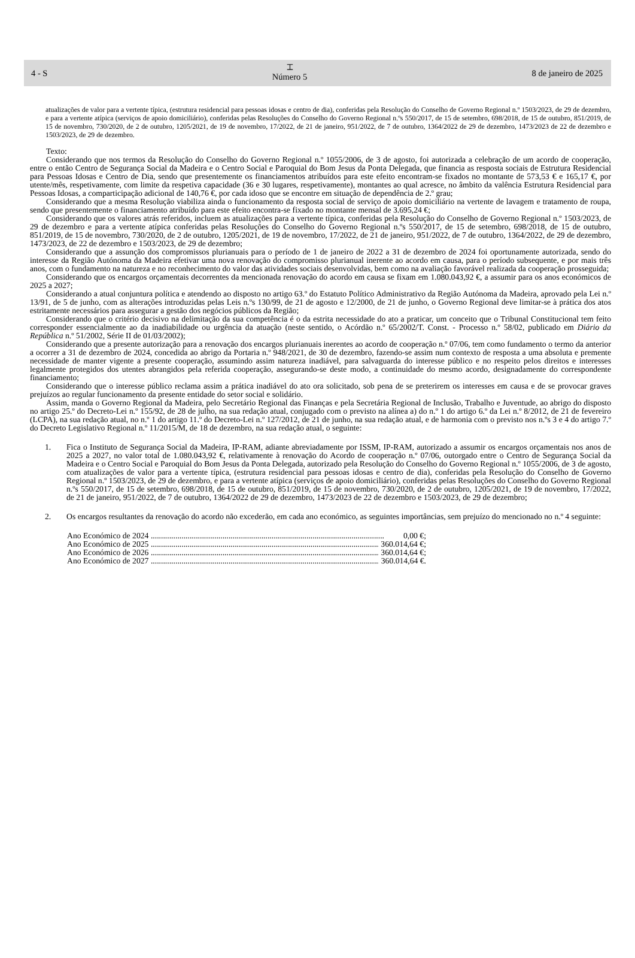4 - S
⌶
Número 5
8 de janeiro de 2025
atualizações de valor para a vertente típica, (estrutura residencial para pessoas idosas e centro de dia), conferidas pela Resolução do Conselho de Governo Regional n.º 1503/2023, de 29 de dezembro, e para a vertente atípica (serviços de apoio domiciliário), conferidas pelas Resoluções do Conselho do Governo Regional n.ºs 550/2017, de 15 de setembro, 698/2018, de 15 de outubro, 851/2019, de 15 de novembro, 730/2020, de 2 de outubro, 1205/2021, de 19 de novembro, 17/2022, de 21 de janeiro, 951/2022, de 7 de outubro, 1364/2022 de 29 de dezembro, 1473/2023 de 22 de dezembro e 1503/2023, de 29 de dezembro.
Texto:
Considerando que nos termos da Resolução do Conselho do Governo Regional n.º 1055/2006, de 3 de agosto, foi autorizada a celebração de um acordo de cooperação, entre o então Centro de Segurança Social da Madeira e o Centro Social e Paroquial do Bom Jesus da Ponta Delegada, que financia as resposta sociais de Estrutura Residencial para Pessoas Idosas e Centro de Dia, sendo que presentemente os financiamentos atribuídos para este efeito encontram-se fixados no montante de 573,53 € e 165,17 €, por utente/mês, respetivamente, com limite da respetiva capacidade (36 e 30 lugares, respetivamente), montantes ao qual acresce, no âmbito da valência Estrutura Residencial para Pessoas Idosas, a comparticipação adicional de 140,76 €, por cada idoso que se encontre em situação de dependência de 2.º grau;
Considerando que a mesma Resolução viabiliza ainda o funcionamento da resposta social de serviço de apoio domiciliário na vertente de lavagem e tratamento de roupa, sendo que presentemente o financiamento atribuído para este efeito encontra-se fixado no montante mensal de 3.695,24 €;
Considerando que os valores atrás referidos, incluem as atualizações para a vertente típica, conferidas pela Resolução do Conselho de Governo Regional n.º 1503/2023, de 29 de dezembro e para a vertente atípica conferidas pelas Resoluções do Conselho do Governo Regional n.ºs 550/2017, de 15 de setembro, 698/2018, de 15 de outubro, 851/2019, de 15 de novembro, 730/2020, de 2 de outubro, 1205/2021, de 19 de novembro, 17/2022, de 21 de janeiro, 951/2022, de 7 de outubro, 1364/2022, de 29 de dezembro, 1473/2023, de 22 de dezembro e 1503/2023, de 29 de dezembro;
Considerando que a assunção dos compromissos plurianuais para o período de 1 de janeiro de 2022 a 31 de dezembro de 2024 foi oportunamente autorizada, sendo do interesse da Região Autónoma da Madeira efetivar uma nova renovação do compromisso plurianual inerente ao acordo em causa, para o período subsequente, e por mais três anos, com o fundamento na natureza e no reconhecimento do valor das atividades sociais desenvolvidas, bem como na avaliação favorável realizada da cooperação prosseguida;
Considerando que os encargos orçamentais decorrentes da mencionada renovação do acordo em causa se fixam em 1.080.043,92 €, a assumir para os anos económicos de 2025 a 2027;
Considerando a atual conjuntura política e atendendo ao disposto no artigo 63.º do Estatuto Político Administrativo da Região Autónoma da Madeira, aprovado pela Lei n.º 13/91, de 5 de junho, com as alterações introduzidas pelas Leis n.ºs 130/99, de 21 de agosto e 12/2000, de 21 de junho, o Governo Regional deve limitar-se à prática dos atos estritamente necessários para assegurar a gestão dos negócios públicos da Região;
Considerando que o critério decisivo na delimitação da sua competência é o da estrita necessidade do ato a praticar, um conceito que o Tribunal Constitucional tem feito corresponder essencialmente ao da inadiabilidade ou urgência da atuação (neste sentido, o Acórdão n.º 65/2002/T. Const. - Processo n.º 58/02, publicado em Diário da República n.º 51/2002, Série II de 01/03/2002);
Considerando que a presente autorização para a renovação dos encargos plurianuais inerentes ao acordo de cooperação n.º 07/06, tem como fundamento o termo da anterior a ocorrer a 31 de dezembro de 2024, concedida ao abrigo da Portaria n.º 948/2021, de 30 de dezembro, fazendo-se assim num contexto de resposta a uma absoluta e premente necessidade de manter vigente a presente cooperação, assumindo assim natureza inadiável, para salvaguarda do interesse público e no respeito pelos direitos e interesses legalmente protegidos dos utentes abrangidos pela referida cooperação, assegurando-se deste modo, a continuidade do mesmo acordo, designadamente do correspondente financiamento;
Considerando que o interesse público reclama assim a prática inadiável do ato ora solicitado, sob pena de se preterirem os interesses em causa e de se provocar graves prejuízos ao regular funcionamento da presente entidade do setor social e solidário.
Assim, manda o Governo Regional da Madeira, pelo Secretário Regional das Finanças e pela Secretária Regional de Inclusão, Trabalho e Juventude, ao abrigo do disposto no artigo 25.º do Decreto-Lei n.º 155/92, de 28 de julho, na sua redação atual, conjugado com o previsto na alínea a) do n.º 1 do artigo 6.º da Lei n.º 8/2012, de 21 de fevereiro (LCPA), na sua redação atual, no n.º 1 do artigo 11.º do Decreto-Lei n.º 127/2012, de 21 de junho, na sua redação atual, e de harmonia com o previsto nos n.ºs 3 e 4 do artigo 7.º do Decreto Legislativo Regional n.º 11/2015/M, de 18 de dezembro, na sua redação atual, o seguinte:
1. Fica o Instituto de Segurança Social da Madeira, IP-RAM, adiante abreviadamente por ISSM, IP-RAM, autorizado a assumir os encargos orçamentais nos anos de 2025 a 2027, no valor total de 1.080.043,92 €, relativamente à renovação do Acordo de cooperação n.º 07/06, outorgado entre o Centro de Segurança Social da Madeira e o Centro Social e Paroquial do Bom Jesus da Ponta Delegada, autorizado pela Resolução do Conselho do Governo Regional n.º 1055/2006, de 3 de agosto, com atualizações de valor para a vertente típica, (estrutura residencial para pessoas idosas e centro de dia), conferidas pela Resolução do Conselho de Governo Regional n.º 1503/2023, de 29 de dezembro, e para a vertente atípica (serviços de apoio domiciliário), conferidas pelas Resoluções do Conselho do Governo Regional n.ºs 550/2017, de 15 de setembro, 698/2018, de 15 de outubro, 851/2019, de 15 de novembro, 730/2020, de 2 de outubro, 1205/2021, de 19 de novembro, 17/2022, de 21 de janeiro, 951/2022, de 7 de outubro, 1364/2022 de 29 de dezembro, 1473/2023 de 22 de dezembro e 1503/2023, de 29 de dezembro;
2. Os encargos resultantes da renovação do acordo não excederão, em cada ano económico, as seguintes importâncias, sem prejuízo do mencionado no n.º 4 seguinte:
Ano Económico de 2024 .................................................................................................................. 0,00 €;
Ano Económico de 2025 .................................................................................................................. 360.014,64 €;
Ano Económico de 2026 .................................................................................................................. 360.014,64 €;
Ano Económico de 2027 .................................................................................................................. 360.014,64 €.